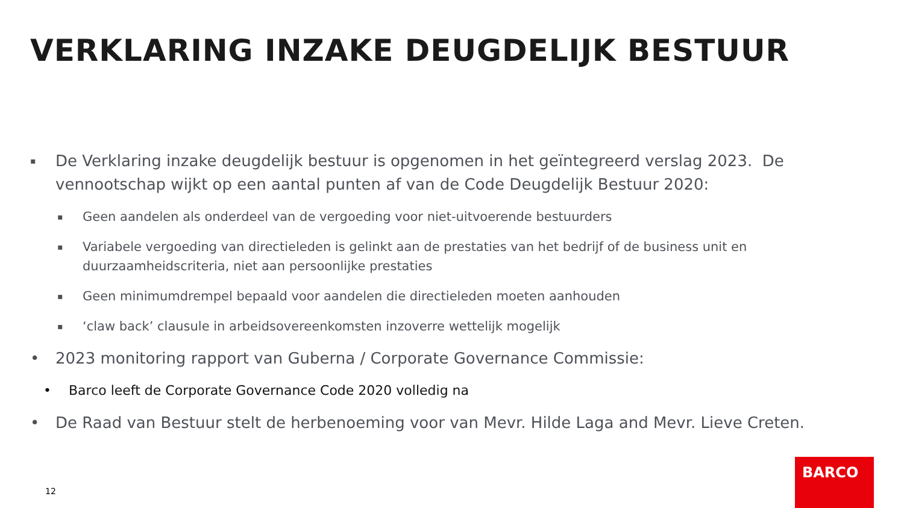VERKLARING INZAKE DEUGDELIJK BESTUUR
▪ De Verklaring inzake deugdelijk bestuur is opgenomen in het geïntegreerd verslag 2023. De vennootschap wijkt op een aantal punten af van de Code Deugdelijk Bestuur 2020:
▪ Geen aandelen als onderdeel van de vergoeding voor niet-uitvoerende bestuurders
▪ Variabele vergoeding van directieleden is gelinkt aan de prestaties van het bedrijf of de business unit en duurzaamheidscriteria, niet aan persoonlijke prestaties
▪ Geen minimumdrempel bepaald voor aandelen die directieleden moeten aanhouden
▪ ‘claw back’ clausule in arbeidsovereenkomsten inzoverre wettelijk mogelijk
• 2023 monitoring rapport van Guberna / Corporate Governance Commissie:
• Barco leeft de Corporate Governance Code 2020 volledig na
• De Raad van Bestuur stelt de herbenoeming voor van Mevr. Hilde Laga and Mevr. Lieve Creten.
12
BARCO